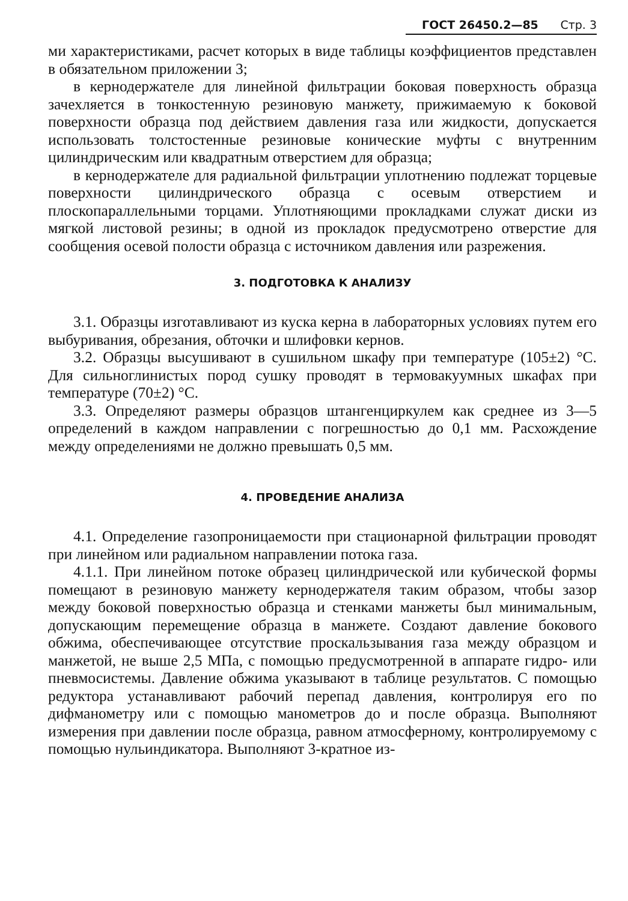ГОСТ 26450.2—85 Стр. 3
ми характеристиками, расчет которых в виде таблицы коэффициентов представлен в обязательном приложении 3;
в кернодержателе для линейной фильтрации боковая поверхность образца зачехляется в тонкостенную резиновую манжету, прижимаемую к боковой поверхности образца под действием давления газа или жидкости, допускается использовать толстостенные резиновые конические муфты с внутренним цилиндрическим или квадратным отверстием для образца;
в кернодержателе для радиальной фильтрации уплотнению подлежат торцевые поверхности цилиндрического образца с осевым отверстием и плоскопараллельными торцами. Уплотняющими прокладками служат диски из мягкой листовой резины; в одной из прокладок предусмотрено отверстие для сообщения осевой полости образца с источником давления или разрежения.
3. ПОДГОТОВКА К АНАЛИЗУ
3.1. Образцы изготавливают из куска керна в лабораторных условиях путем его выбуривания, обрезания, обточки и шлифовки кернов.
3.2. Образцы высушивают в сушильном шкафу при температуре (105±2) °С. Для сильноглинистых пород сушку проводят в термовакуумных шкафах при температуре (70±2) °С.
3.3. Определяют размеры образцов штангенциркулем как среднее из 3—5 определений в каждом направлении с погрешностью до 0,1 мм. Расхождение между определениями не должно превышать 0,5 мм.
4. ПРОВЕДЕНИЕ АНАЛИЗА
4.1. Определение газопроницаемости при стационарной фильтрации проводят при линейном или радиальном направлении потока газа.
4.1.1. При линейном потоке образец цилиндрической или кубической формы помещают в резиновую манжету кернодержателя таким образом, чтобы зазор между боковой поверхностью образца и стенками манжеты был минимальным, допускающим перемещение образца в манжете. Создают давление бокового обжима, обеспечивающее отсутствие проскальзывания газа между образцом и манжетой, не выше 2,5 МПа, с помощью предусмотренной в аппарате гидро- или пневмосистемы. Давление обжима указывают в таблице результатов. С помощью редуктора устанавливают рабочий перепад давления, контролируя его по дифманометру или с помощью манометров до и после образца. Выполняют измерения при давлении после образца, равном атмосферному, контролируемому с помощью нульиндикатора. Выполняют 3-кратное из-